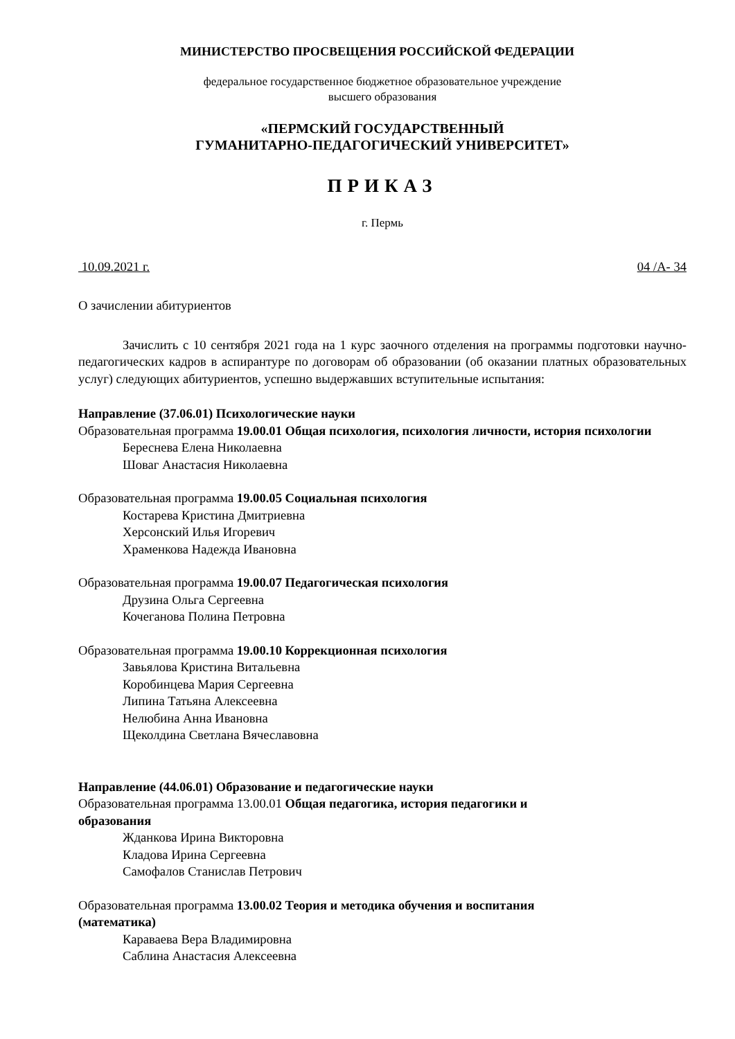МИНИСТЕРСТВО ПРОСВЕЩЕНИЯ РОССИЙСКОЙ ФЕДЕРАЦИИ
федеральное государственное бюджетное образовательное учреждение
высшего образования
«ПЕРМСКИЙ ГОСУДАРСТВЕННЫЙ
ГУМАНИТАРНО-ПЕДАГОГИЧЕСКИЙ УНИВЕРСИТЕТ»
ПРИКАЗ
г. Пермь
10.09.2021 г. 04 /А- 34
О зачислении абитуриентов
Зачислить с 10 сентября 2021 года на 1 курс заочного отделения на программы подготовки научно-педагогических кадров в аспирантуре по договорам об образовании (об оказании платных образовательных услуг) следующих абитуриентов, успешно выдержавших вступительные испытания:
Направление (37.06.01) Психологические науки
Образовательная программа 19.00.01 Общая психология, психология личности, история психологии
Береснева Елена Николаевна
Шоваг Анастасия Николаевна
Образовательная программа 19.00.05 Социальная психология
Костарева Кристина Дмитриевна
Херсонский Илья Игоревич
Храменкова Надежда Ивановна
Образовательная программа 19.00.07 Педагогическая психология
Друзина Ольга Сергеевна
Кочеганова Полина Петровна
Образовательная программа 19.00.10 Коррекционная психология
Завьялова Кристина Витальевна
Коробинцева Мария Сергеевна
Липина Татьяна Алексеевна
Нелюбина Анна Ивановна
Щеколдина Светлана Вячеславовна
Направление (44.06.01) Образование и педагогические науки
Образовательная программа 13.00.01 Общая педагогика, история педагогики и
образования
Жданкова Ирина Викторовна
Кладова Ирина Сергеевна
Самофалов Станислав Петрович
Образовательная программа 13.00.02 Теория и методика обучения и воспитания
(математика)
Караваева Вера Владимировна
Саблина Анастасия Алексеевна